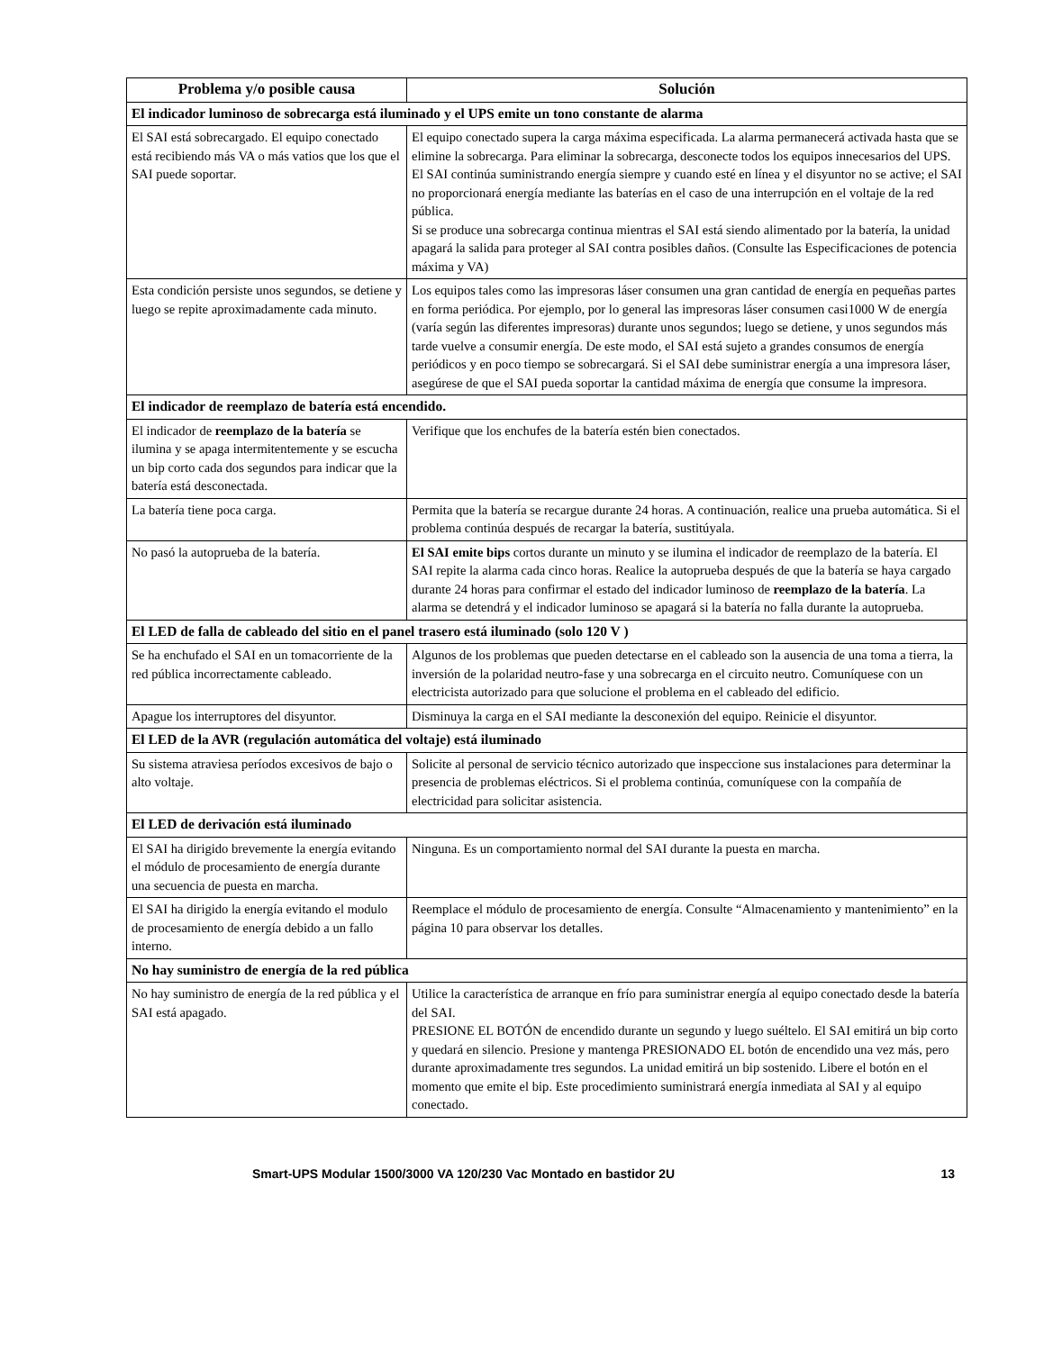| Problema y/o posible causa | Solución |
| --- | --- |
| El indicador luminoso de sobrecarga está iluminado y el UPS emite un tono constante de alarma | |
| El SAI está sobrecargado. El equipo conectado está recibiendo más VA o más vatios que los que el SAI puede soportar. | El equipo conectado supera la carga máxima especificada. La alarma permanecerá activada hasta que se elimine la sobrecarga. Para eliminar la sobrecarga, desconecte todos los equipos innecesarios del UPS. El SAI continúa suministrando energía siempre y cuando esté en línea y el disyuntor no se active; el SAI no proporcionará energía mediante las baterías en el caso de una interrupción en el voltaje de la red pública. Si se produce una sobrecarga continua mientras el SAI está siendo alimentado por la batería, la unidad apagará la salida para proteger al SAI contra posibles daños. (Consulte las Especificaciones de potencia máxima y VA) |
| Esta condición persiste unos segundos, se detiene y luego se repite aproximadamente cada minuto. | Los equipos tales como las impresoras láser consumen una gran cantidad de energía en pequeñas partes en forma periódica. Por ejemplo, por lo general las impresoras láser consumen casi1000 W de energía (varía según las diferentes impresoras) durante unos segundos; luego se detiene, y unos segundos más tarde vuelve a consumir energía. De este modo, el SAI está sujeto a grandes consumos de energía periódicos y en poco tiempo se sobrecargará. Si el SAI debe suministrar energía a una impresora láser, asegúrese de que el SAI pueda soportar la cantidad máxima de energía que consume la impresora. |
| El indicador de reemplazo de batería está encendido. | |
| El indicador de reemplazo de la batería se ilumina y se apaga intermitentemente y se escucha un bip corto cada dos segundos para indicar que la batería está desconectada. | Verifique que los enchufes de la batería estén bien conectados. |
| La batería tiene poca carga. | Permita que la batería se recargue durante 24 horas. A continuación, realice una prueba automática. Si el problema continúa después de recargar la batería, sustitúyala. |
| No pasó la autoprueba de la batería. | El SAI emite bips cortos durante un minuto y se ilumina el indicador de reemplazo de la batería. El SAI repite la alarma cada cinco horas. Realice la autoprueba después de que la batería se haya cargado durante 24 horas para confirmar el estado del indicador luminoso de reemplazo de la batería . La alarma se detendrá y el indicador luminoso se apagará si la batería no falla durante la autoprueba. |
| El LED de falla de cableado del sitio en el panel trasero está iluminado (solo 120 V ) | |
| Se ha enchufado el SAI en un tomacorriente de la red pública incorrectamente cableado. | Algunos de los problemas que pueden detectarse en el cableado son la ausencia de una toma a tierra, la inversión de la polaridad neutro-fase y una sobrecarga en el circuito neutro. Comuníquese con un electricista autorizado para que solucione el problema en el cableado del edificio. |
| Apague los interruptores del disyuntor. | Disminuya la carga en el SAI mediante la desconexión del equipo. Reinicie el disyuntor. |
| El LED de la AVR (regulación automática del voltaje) está iluminado | |
| Su sistema atraviesa períodos excesivos de bajo o alto voltaje. | Solicite al personal de servicio técnico autorizado que inspeccione sus instalaciones para determinar la presencia de problemas eléctricos. Si el problema continúa, comuníquese con la compañía de electricidad para solicitar asistencia. |
| El LED de derivación está iluminado | |
| El SAI ha dirigido brevemente la energía evitando el módulo de procesamiento de energía durante una secuencia de puesta en marcha. | Ninguna. Es un comportamiento normal del SAI durante la puesta en marcha. |
| El SAI ha dirigido la energía evitando el modulo de procesamiento de energía debido a un fallo interno. | Reemplace el módulo de procesamiento de energía. Consulte “Almacenamiento y mantenimiento” en la página 10 para observar los detalles. |
| No hay suministro de energía de la red pública | |
| No hay suministro de energía de la red pública y el SAI está apagado. | Utilice la característica de arranque en frío para suministrar energía al equipo conectado desde la batería del SAI. PRESIONE EL BOTÓN de encendido durante un segundo y luego suéltelo. El SAI emitirá un bip corto y quedará en silencio. Presione y mantenga PRESIONADO EL botón de encendido una vez más, pero durante aproximadamente tres segundos. La unidad emitirá un bip sostenido. Libere el botón en el momento que emite el bip. Este procedimiento suministrará energía inmediata al SAI y al equipo conectado. |
Smart-UPS Modular 1500/3000 VA 120/230 Vac Montado en bastidor 2U 13